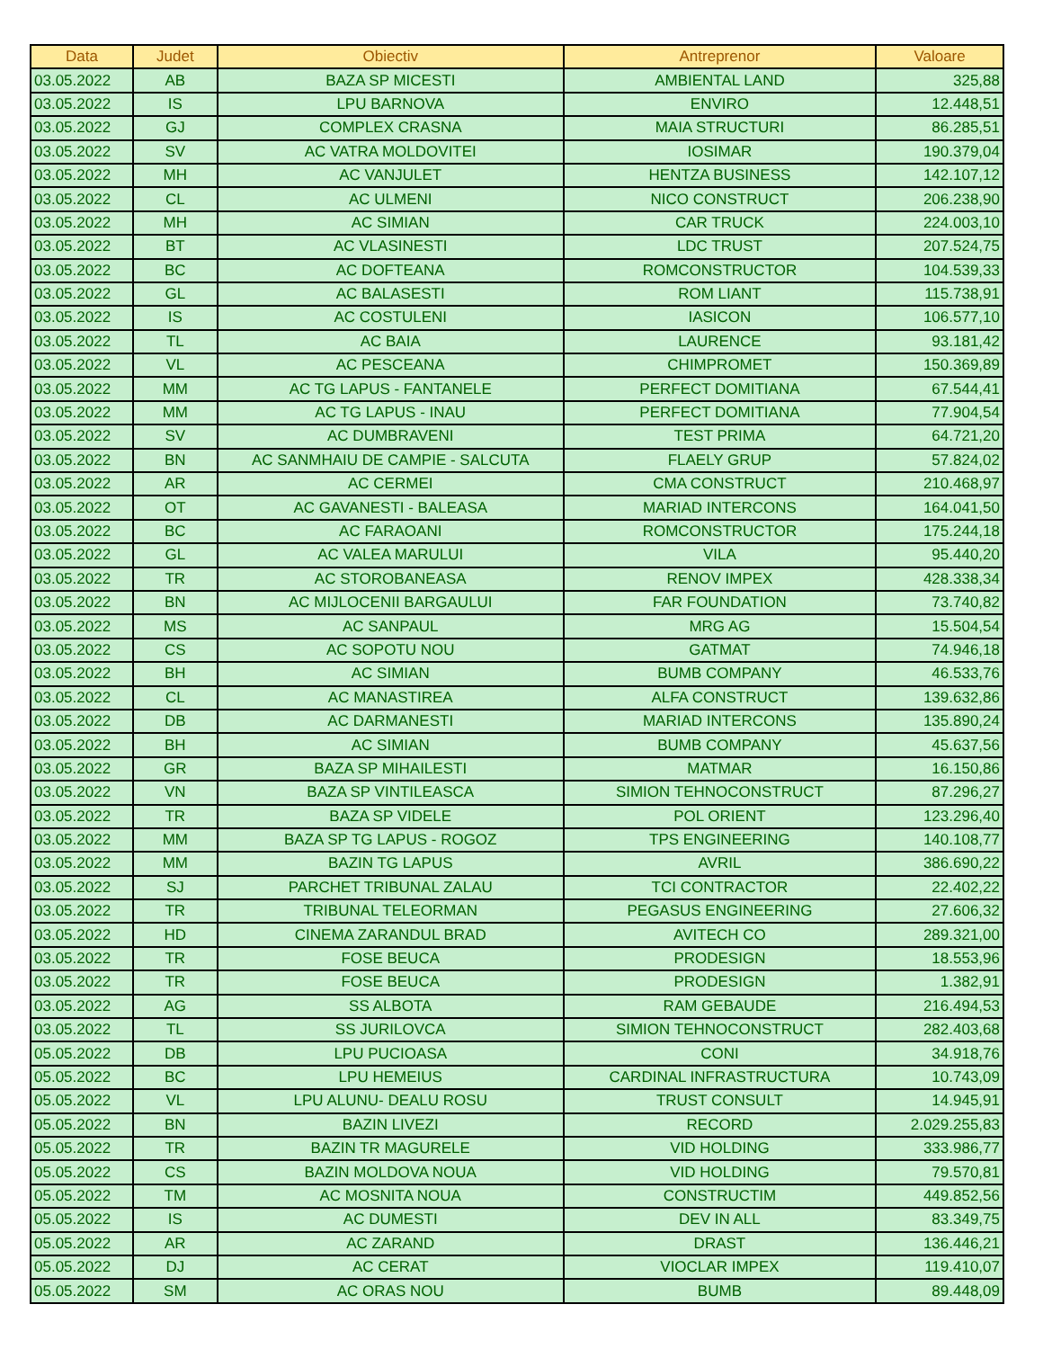| Data | Judet | Obiectiv | Antreprenor | Valoare |
| --- | --- | --- | --- | --- |
| 03.05.2022 | AB | BAZA SP MICESTI | AMBIENTAL LAND | 325,88 |
| 03.05.2022 | IS | LPU BARNOVA | ENVIRO | 12.448,51 |
| 03.05.2022 | GJ | COMPLEX CRASNA | MAIA STRUCTURI | 86.285,51 |
| 03.05.2022 | SV | AC VATRA MOLDOVITEI | IOSIMAR | 190.379,04 |
| 03.05.2022 | MH | AC VANJULET | HENTZA BUSINESS | 142.107,12 |
| 03.05.2022 | CL | AC ULMENI | NICO CONSTRUCT | 206.238,90 |
| 03.05.2022 | MH | AC SIMIAN | CAR TRUCK | 224.003,10 |
| 03.05.2022 | BT | AC VLASINESTI | LDC TRUST | 207.524,75 |
| 03.05.2022 | BC | AC DOFTEANA | ROMCONSTRUCTOR | 104.539,33 |
| 03.05.2022 | GL | AC BALASESTI | ROM LIANT | 115.738,91 |
| 03.05.2022 | IS | AC COSTULENI | IASICON | 106.577,10 |
| 03.05.2022 | TL | AC BAIA | LAURENCE | 93.181,42 |
| 03.05.2022 | VL | AC PESCEANA | CHIMPROMET | 150.369,89 |
| 03.05.2022 | MM | AC TG LAPUS - FANTANELE | PERFECT DOMITIANA | 67.544,41 |
| 03.05.2022 | MM | AC TG LAPUS - INAU | PERFECT DOMITIANA | 77.904,54 |
| 03.05.2022 | SV | AC DUMBRAVENI | TEST PRIMA | 64.721,20 |
| 03.05.2022 | BN | AC SANMHAIU DE CAMPIE - SALCUTA | FLAELY GRUP | 57.824,02 |
| 03.05.2022 | AR | AC CERMEI | CMA CONSTRUCT | 210.468,97 |
| 03.05.2022 | OT | AC GAVANESTI - BALEASA | MARIAD INTERCONS | 164.041,50 |
| 03.05.2022 | BC | AC FARAOANI | ROMCONSTRUCTOR | 175.244,18 |
| 03.05.2022 | GL | AC VALEA MARULUI | VILA | 95.440,20 |
| 03.05.2022 | TR | AC STOROBANEASA | RENOV IMPEX | 428.338,34 |
| 03.05.2022 | BN | AC MIJLOCENII BARGAULUI | FAR FOUNDATION | 73.740,82 |
| 03.05.2022 | MS | AC SANPAUL | MRG AG | 15.504,54 |
| 03.05.2022 | CS | AC SOPOTU NOU | GATMAT | 74.946,18 |
| 03.05.2022 | BH | AC SIMIAN | BUMB COMPANY | 46.533,76 |
| 03.05.2022 | CL | AC MANASTIREA | ALFA CONSTRUCT | 139.632,86 |
| 03.05.2022 | DB | AC DARMANESTI | MARIAD INTERCONS | 135.890,24 |
| 03.05.2022 | BH | AC SIMIAN | BUMB COMPANY | 45.637,56 |
| 03.05.2022 | GR | BAZA SP MIHAILESTI | MATMAR | 16.150,86 |
| 03.05.2022 | VN | BAZA SP VINTILEASCA | SIMION TEHNOCONSTRUCT | 87.296,27 |
| 03.05.2022 | TR | BAZA SP VIDELE | POL ORIENT | 123.296,40 |
| 03.05.2022 | MM | BAZA SP TG LAPUS - ROGOZ | TPS ENGINEERING | 140.108,77 |
| 03.05.2022 | MM | BAZIN TG LAPUS | AVRIL | 386.690,22 |
| 03.05.2022 | SJ | PARCHET TRIBUNAL ZALAU | TCI CONTRACTOR | 22.402,22 |
| 03.05.2022 | TR | TRIBUNAL TELEORMAN | PEGASUS ENGINEERING | 27.606,32 |
| 03.05.2022 | HD | CINEMA ZARANDUL BRAD | AVITECH CO | 289.321,00 |
| 03.05.2022 | TR | FOSE BEUCA | PRODESIGN | 18.553,96 |
| 03.05.2022 | TR | FOSE BEUCA | PRODESIGN | 1.382,91 |
| 03.05.2022 | AG | SS ALBOTA | RAM GEBAUDE | 216.494,53 |
| 03.05.2022 | TL | SS JURILOVCA | SIMION TEHNOCONSTRUCT | 282.403,68 |
| 05.05.2022 | DB | LPU PUCIOASA | CONI | 34.918,76 |
| 05.05.2022 | BC | LPU HEMEIUS | CARDINAL INFRASTRUCTURA | 10.743,09 |
| 05.05.2022 | VL | LPU ALUNU- DEALU ROSU | TRUST CONSULT | 14.945,91 |
| 05.05.2022 | BN | BAZIN LIVEZI | RECORD | 2.029.255,83 |
| 05.05.2022 | TR | BAZIN TR MAGURELE | VID HOLDING | 333.986,77 |
| 05.05.2022 | CS | BAZIN MOLDOVA NOUA | VID HOLDING | 79.570,81 |
| 05.05.2022 | TM | AC MOSNITA NOUA | CONSTRUCTIM | 449.852,56 |
| 05.05.2022 | IS | AC DUMESTI | DEV IN ALL | 83.349,75 |
| 05.05.2022 | AR | AC ZARAND | DRAST | 136.446,21 |
| 05.05.2022 | DJ | AC CERAT | VIOCLAR IMPEX | 119.410,07 |
| 05.05.2022 | SM | AC ORAS NOU | BUMB | 89.448,09 |